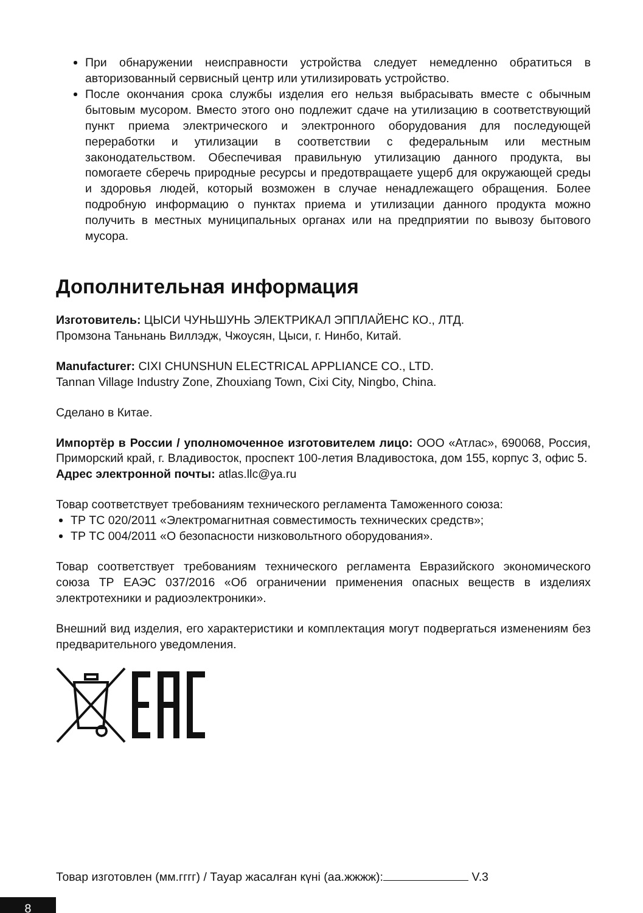При обнаружении неисправности устройства следует немедленно обратиться в авторизованный сервисный центр или утилизировать устройство.
После окончания срока службы изделия его нельзя выбрасывать вместе с обычным бытовым мусором. Вместо этого оно подлежит сдаче на утилизацию в соответствующий пункт приема электрического и электронного оборудования для последующей переработки и утилизации в соответствии с федеральным или местным законодательством. Обеспечивая правильную утилизацию данного продукта, вы помогаете сберечь природные ресурсы и предотвращаете ущерб для окружающей среды и здоровья людей, который возможен в случае ненадлежащего обращения. Более подробную информацию о пунктах приема и утилизации данного продукта можно получить в местных муниципальных органах или на предприятии по вывозу бытового мусора.
Дополнительная информация
Изготовитель: ЦЫСИ ЧУНЬШУНЬ ЭЛЕКТРИКАЛ ЭППЛАЙЕНС КО., ЛТД.
Промзона Таньнань Виллэдж, Чжоусян, Цыси, г. Нинбо, Китай.
Manufacturer: CIXI CHUNSHUN ELECTRICAL APPLIANCE CO., LTD.
Tannan Village Industry Zone, Zhouxiang Town, Cixi City, Ningbo, China.
Сделано в Китае.
Импортёр в России / уполномоченное изготовителем лицо: ООО «Атлас», 690068, Россия, Приморский край, г. Владивосток, проспект 100-летия Владивостока, дом 155, корпус 3, офис 5.
Адрес электронной почты: atlas.llc@ya.ru
Товар соответствует требованиям технического регламента Таможенного союза:
ТР ТС 020/2011 «Электромагнитная совместимость технических средств»;
ТР ТС 004/2011 «О безопасности низковольтного оборудования».
Товар соответствует требованиям технического регламента Евразийского экономического союза ТР ЕАЭС 037/2016 «Об ограничении применения опасных веществ в изделиях электротехники и радиоэлектроники».
Внешний вид изделия, его характеристики и комплектация могут подвергаться изменениям без предварительного уведомления.
Товар изготовлен (мм.гггг) / Тауар жасалған күні (аа.жжжж): V.3
8